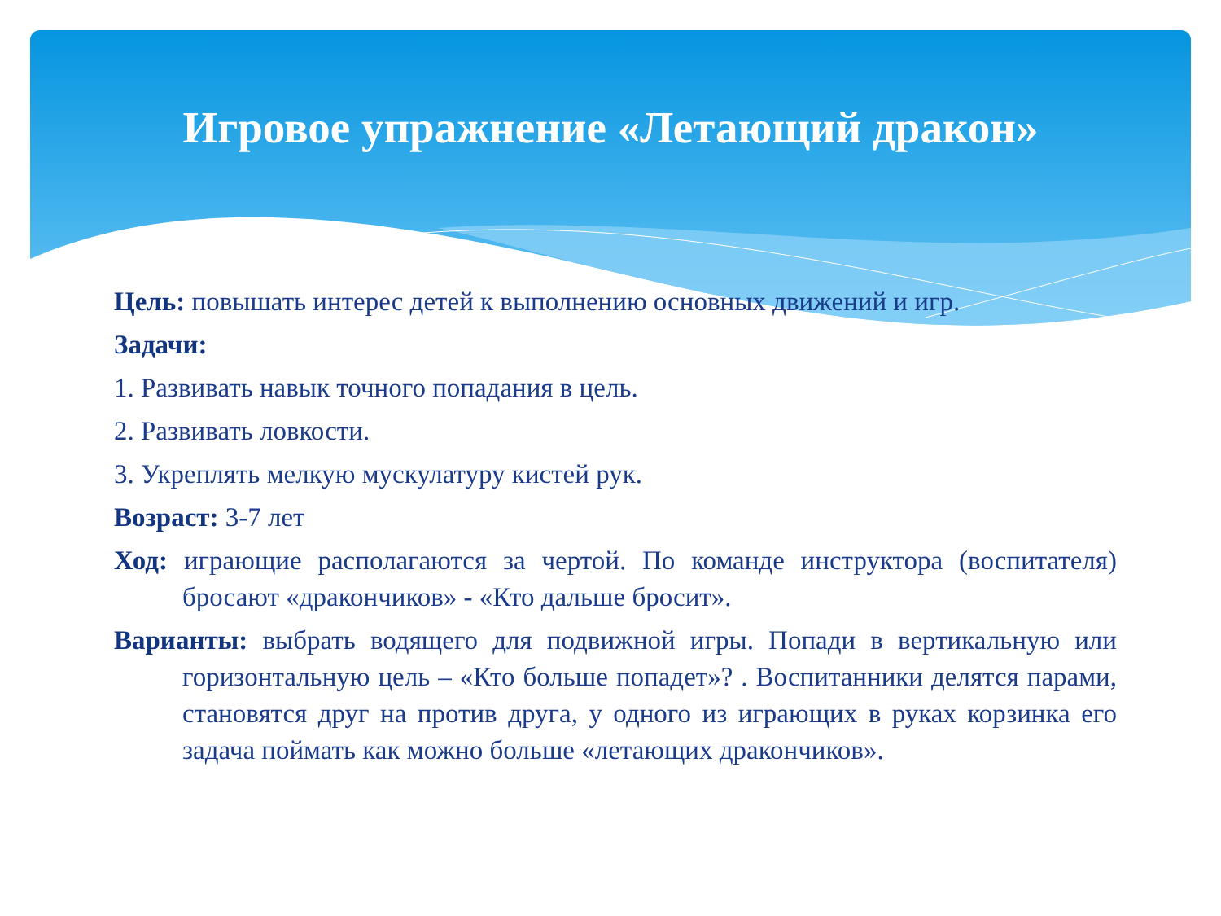Игровое упражнение «Летающий дракон»
Цель: повышать интерес детей к выполнению основных движений и игр.
Задачи:
1. Развивать навык точного попадания в цель.
2. Развивать ловкости.
3. Укреплять мелкую мускулатуру кистей рук.
Возраст: 3-7 лет
Ход: играющие располагаются за чертой. По команде инструктора (воспитателя) бросают «дракончиков» - «Кто дальше бросит».
Варианты: выбрать водящего для подвижной игры. Попади в вертикальную или горизонтальную цель – «Кто больше попадет»? . Воспитанники делятся парами, становятся друг на против друга, у одного из играющих в руках корзинка его задача поймать как можно больше «летающих дракончиков».